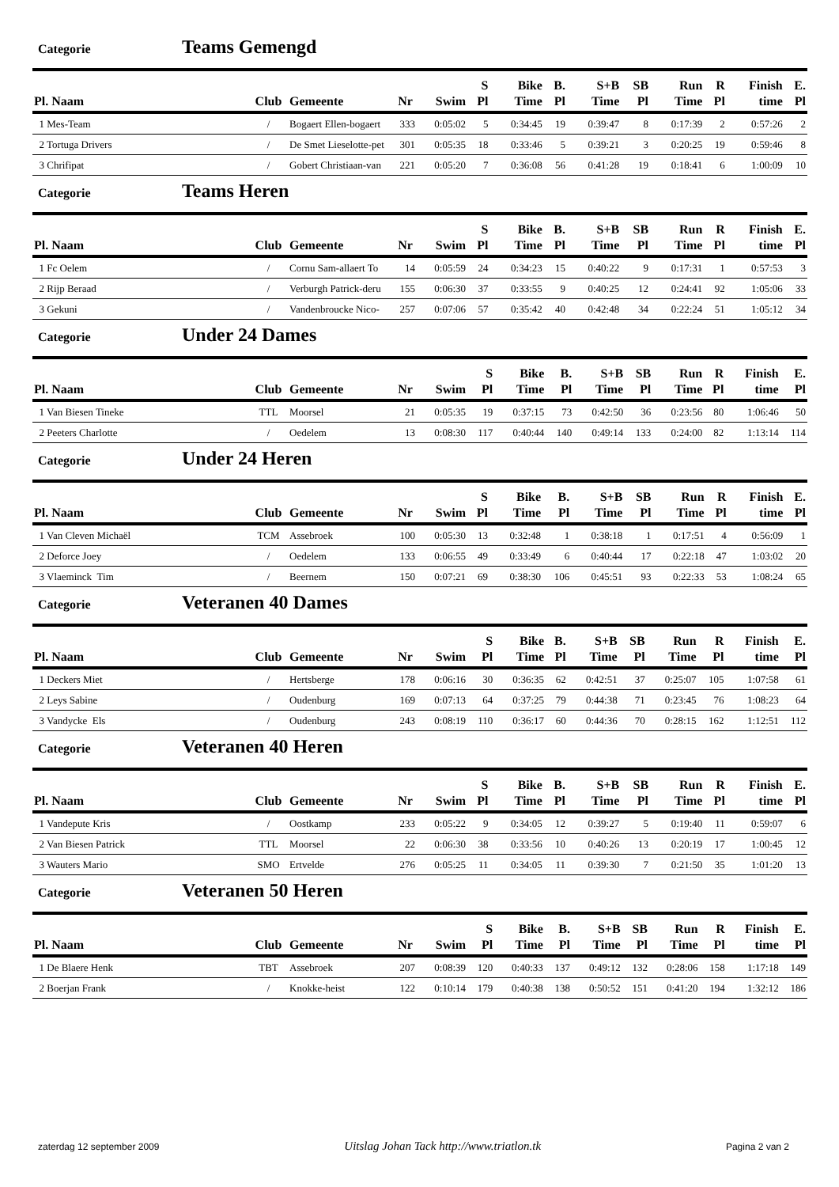Categorie Teams Gemengd
| Pl. Naam | Club | Gemeente | Nr | Swim | S Pl | Bike Time | B. Pl | S+B Time | SB Pl | Run Time | R Pl | Finish time | E. Pl |
| --- | --- | --- | --- | --- | --- | --- | --- | --- | --- | --- | --- | --- | --- |
| 1 Mes-Team | / | Bogaert Ellen-bogaert | 333 | 0:05:02 | 5 | 0:34:45 | 19 | 0:39:47 | 8 | 0:17:39 | 2 | 0:57:26 | 2 |
| 2 Tortuga Drivers | / | De Smet Lieselotte-pet | 301 | 0:05:35 | 18 | 0:33:46 | 5 | 0:39:21 | 3 | 0:20:25 | 19 | 0:59:46 | 8 |
| 3 Chrifipat | / | Gobert Christiaan-van | 221 | 0:05:20 | 7 | 0:36:08 | 56 | 0:41:28 | 19 | 0:18:41 | 6 | 1:00:09 | 10 |
Categorie Teams Heren
| Pl. Naam | Club | Gemeente | Nr | Swim | S Pl | Bike Time | B. Pl | S+B Time | SB Pl | Run Time | R Pl | Finish time | E. Pl |
| --- | --- | --- | --- | --- | --- | --- | --- | --- | --- | --- | --- | --- | --- |
| 1 Fc Oelem | / | Cornu Sam-allaert To | 14 | 0:05:59 | 24 | 0:34:23 | 15 | 0:40:22 | 9 | 0:17:31 | 1 | 0:57:53 | 3 |
| 2 Rijp Beraad | / | Verburgh Patrick-deru | 155 | 0:06:30 | 37 | 0:33:55 | 9 | 0:40:25 | 12 | 0:24:41 | 92 | 1:05:06 | 33 |
| 3 Gekuni | / | Vandenbroucke Nico- | 257 | 0:07:06 | 57 | 0:35:42 | 40 | 0:42:48 | 34 | 0:22:24 | 51 | 1:05:12 | 34 |
Categorie Under 24 Dames
| Pl. Naam | Club | Gemeente | Nr | Swim | S Pl | Bike Time | B. Pl | S+B Time | SB Pl | Run Time | R Pl | Finish time | E. Pl |
| --- | --- | --- | --- | --- | --- | --- | --- | --- | --- | --- | --- | --- | --- |
| 1 Van Biesen Tineke | TTL | Moorsel | 21 | 0:05:35 | 19 | 0:37:15 | 73 | 0:42:50 | 36 | 0:23:56 | 80 | 1:06:46 | 50 |
| 2 Peeters Charlotte | / | Oedelem | 13 | 0:08:30 | 117 | 0:40:44 | 140 | 0:49:14 | 133 | 0:24:00 | 82 | 1:13:14 | 114 |
Categorie Under 24 Heren
| Pl. Naam | Club | Gemeente | Nr | Swim | S Pl | Bike Time | B. Pl | S+B Time | SB Pl | Run Time | R Pl | Finish time | E. Pl |
| --- | --- | --- | --- | --- | --- | --- | --- | --- | --- | --- | --- | --- | --- |
| 1 Van Cleven Michaël | TCM | Assebroek | 100 | 0:05:30 | 13 | 0:32:48 | 1 | 0:38:18 | 1 | 0:17:51 | 4 | 0:56:09 | 1 |
| 2 Deforce Joey | / | Oedelem | 133 | 0:06:55 | 49 | 0:33:49 | 6 | 0:40:44 | 17 | 0:22:18 | 47 | 1:03:02 | 20 |
| 3 Vlaeminck Tim | / | Beernem | 150 | 0:07:21 | 69 | 0:38:30 | 106 | 0:45:51 | 93 | 0:22:33 | 53 | 1:08:24 | 65 |
Categorie Veteranen 40 Dames
| Pl. Naam | Club | Gemeente | Nr | Swim | S Pl | Bike Time | B. Pl | S+B Time | SB Pl | Run Time | R Pl | Finish time | E. Pl |
| --- | --- | --- | --- | --- | --- | --- | --- | --- | --- | --- | --- | --- | --- |
| 1 Deckers Miet | / | Hertsberge | 178 | 0:06:16 | 30 | 0:36:35 | 62 | 0:42:51 | 37 | 0:25:07 | 105 | 1:07:58 | 61 |
| 2 Leys Sabine | / | Oudenburg | 169 | 0:07:13 | 64 | 0:37:25 | 79 | 0:44:38 | 71 | 0:23:45 | 76 | 1:08:23 | 64 |
| 3 Vandycke Els | / | Oudenburg | 243 | 0:08:19 | 110 | 0:36:17 | 60 | 0:44:36 | 70 | 0:28:15 | 162 | 1:12:51 | 112 |
Categorie Veteranen 40 Heren
| Pl. Naam | Club | Gemeente | Nr | Swim | S Pl | Bike Time | B. Pl | S+B Time | SB Pl | Run Time | R Pl | Finish time | E. Pl |
| --- | --- | --- | --- | --- | --- | --- | --- | --- | --- | --- | --- | --- | --- |
| 1 Vandepute Kris | / | Oostkamp | 233 | 0:05:22 | 9 | 0:34:05 | 12 | 0:39:27 | 5 | 0:19:40 | 11 | 0:59:07 | 6 |
| 2 Van Biesen Patrick | TTL | Moorsel | 22 | 0:06:30 | 38 | 0:33:56 | 10 | 0:40:26 | 13 | 0:20:19 | 17 | 1:00:45 | 12 |
| 3 Wauters Mario | SMO | Ertvelde | 276 | 0:05:25 | 11 | 0:34:05 | 11 | 0:39:30 | 7 | 0:21:50 | 35 | 1:01:20 | 13 |
Categorie Veteranen 50 Heren
| Pl. Naam | Club | Gemeente | Nr | Swim | S Pl | Bike Time | B. Pl | S+B Time | SB Pl | Run Time | R Pl | Finish time | E. Pl |
| --- | --- | --- | --- | --- | --- | --- | --- | --- | --- | --- | --- | --- | --- |
| 1 De Blaere Henk | TBT | Assebroek | 207 | 0:08:39 | 120 | 0:40:33 | 137 | 0:49:12 | 132 | 0:28:06 | 158 | 1:17:18 | 149 |
| 2 Boerjan Frank | / | Knokke-heist | 122 | 0:10:14 | 179 | 0:40:38 | 138 | 0:50:52 | 151 | 0:41:20 | 194 | 1:32:12 | 186 |
zaterdag 12 september 2009 Uitslag Johan Tack http://www.triatlon.tk Pagina 2 van 2